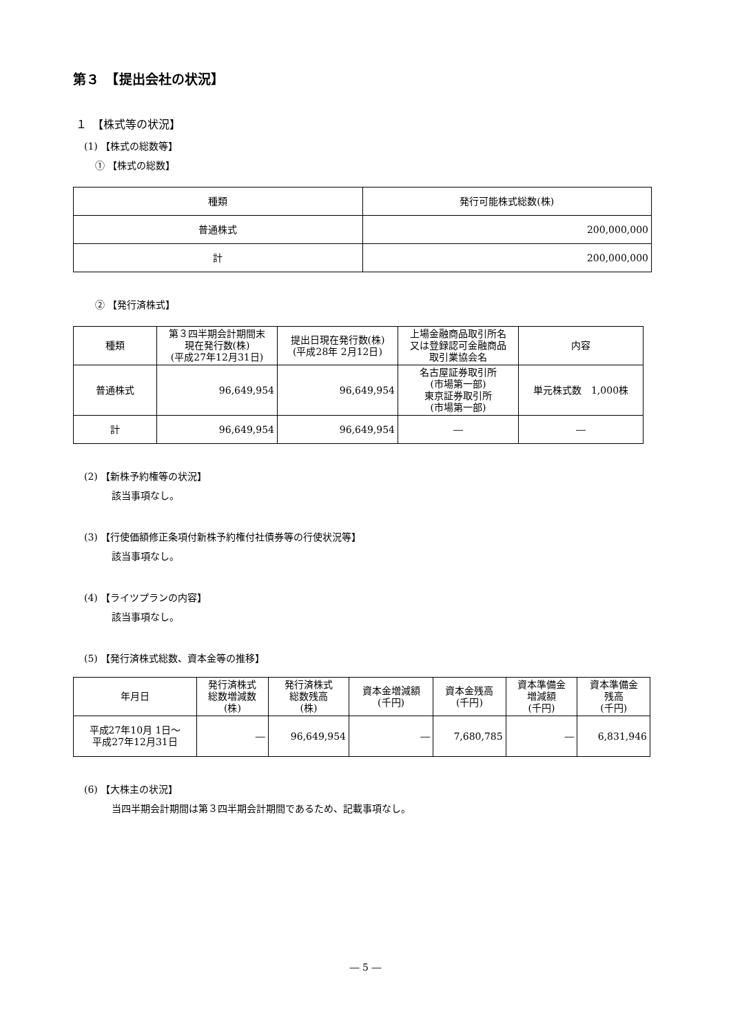第３　【提出会社の状況】
１　【株式等の状況】
(1) 【株式の総数等】
① 【株式の総数】
| 種類 | 発行可能株式総数(株) |
| --- | --- |
| 普通株式 | 200,000,000 |
| 計 | 200,000,000 |
② 【発行済株式】
| 種類 | 第３四半期会計期間末 現在発行数(株) (平成27年12月31日) | 提出日現在発行数(株) (平成28年 2月12日) | 上場金融商品取引所名 又は登録認可金融商品 取引業協会名 | 内容 |
| --- | --- | --- | --- | --- |
| 普通株式 | 96,649,954 | 96,649,954 | 名古屋証券取引所 (市場第一部) 東京証券取引所 (市場第一部) | 単元株式数 1,000株 |
| 計 | 96,649,954 | 96,649,954 | ― | ― |
(2) 【新株予約権等の状況】
該当事項なし。
(3) 【行使価額修正条項付新株予約権付社債券等の行使状況等】
該当事項なし。
(4) 【ライツプランの内容】
該当事項なし。
(5) 【発行済株式総数、資本金等の推移】
| 年月日 | 発行済株式 総数増減数 (株) | 発行済株式 総数残高 (株) | 資本金増減額 (千円) | 資本金残高 (千円) | 資本準備金 増減額 (千円) | 資本準備金 残高 (千円) |
| --- | --- | --- | --- | --- | --- | --- |
| 平成27年10月 1日～ 平成27年12月31日 | ― | 96,649,954 | ― | 7,680,785 | ― | 6,831,946 |
(6) 【大株主の状況】
当四半期会計期間は第３四半期会計期間であるため、記載事項なし。
― 5 ―